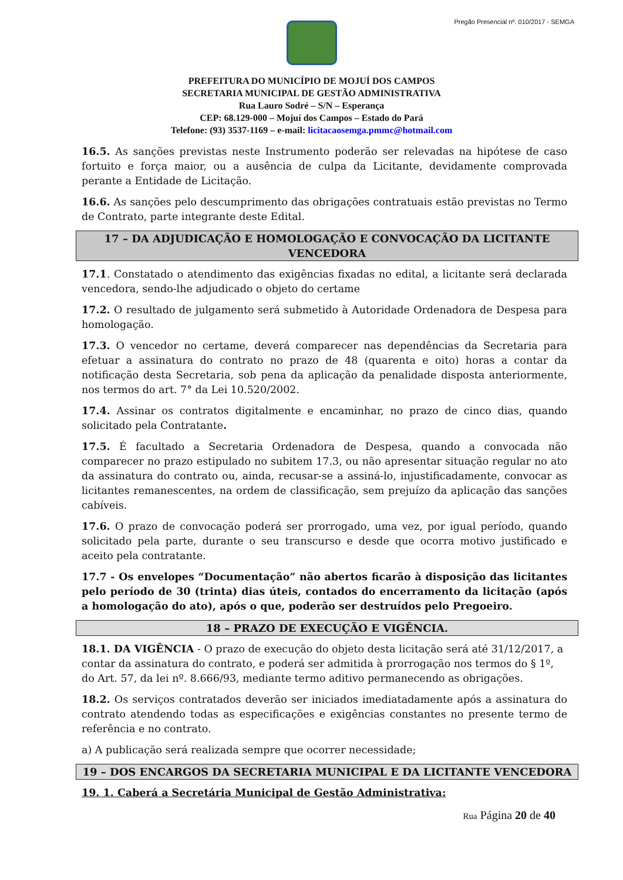Pregão Presencial nº. 010/2017 - SEMGA
PREFEITURA DO MUNICÍPIO DE MOJUÍ DOS CAMPOS
SECRETARIA MUNICIPAL DE GESTÃO ADMINISTRATIVA
Rua Lauro Sodré – S/N – Esperança
CEP: 68.129-000 – Mojuí dos Campos – Estado do Pará
Telefone: (93) 3537-1169 – e-mail: licitacaosemga.pmmc@hotmail.com
16.5. As sanções previstas neste Instrumento poderão ser relevadas na hipótese de caso fortuito e força maior, ou a ausência de culpa da Licitante, devidamente comprovada perante a Entidade de Licitação.
16.6. As sanções pelo descumprimento das obrigações contratuais estão previstas no Termo de Contrato, parte integrante deste Edital.
17 – DA ADJUDICAÇÃO E HOMOLOGAÇÃO E CONVOCAÇÃO DA LICITANTE VENCEDORA
17.1. Constatado o atendimento das exigências fixadas no edital, a licitante será declarada vencedora, sendo-lhe adjudicado o objeto do certame
17.2. O resultado de julgamento será submetido à Autoridade Ordenadora de Despesa para homologação.
17.3. O vencedor no certame, deverá comparecer nas dependências da Secretaria para efetuar a assinatura do contrato no prazo de 48 (quarenta e oito) horas a contar da notificação desta Secretaria, sob pena da aplicação da penalidade disposta anteriormente, nos termos do art. 7° da Lei 10.520/2002.
17.4. Assinar os contratos digitalmente e encaminhar, no prazo de cinco dias, quando solicitado pela Contratante.
17.5. É facultado a Secretaria Ordenadora de Despesa, quando a convocada não comparecer no prazo estipulado no subitem 17.3, ou não apresentar situação regular no ato da assinatura do contrato ou, ainda, recusar-se a assiná-lo, injustificadamente, convocar as licitantes remanescentes, na ordem de classificação, sem prejuízo da aplicação das sanções cabíveis.
17.6. O prazo de convocação poderá ser prorrogado, uma vez, por igual período, quando solicitado pela parte, durante o seu transcurso e desde que ocorra motivo justificado e aceito pela contratante.
17.7 - Os envelopes “Documentação” não abertos ficarão à disposição das licitantes pelo período de 30 (trinta) dias úteis, contados do encerramento da licitação (após a homologação do ato), após o que, poderão ser destruídos pelo Pregoeiro.
18 – PRAZO DE EXECUÇÃO E VIGÊNCIA.
18.1. DA VIGÊNCIA - O prazo de execução do objeto desta licitação será até 31/12/2017, a contar da assinatura do contrato, e poderá ser admitida à prorrogação nos termos do § 1º, do Art. 57, da lei nº. 8.666/93, mediante termo aditivo permanecendo as obrigações.
18.2. Os serviços contratados deverão ser iniciados imediatadamente após a assinatura do contrato atendendo todas as especificações e exigências constantes no presente termo de referência e no contrato.
a) A publicação será realizada sempre que ocorrer necessidade;
19 – DOS ENCARGOS DA SECRETARIA MUNICIPAL E DA LICITANTE VENCEDORA
19. 1. Caberá a Secretária Municipal de Gestão Administrativa:
Rua Página 20 de 40